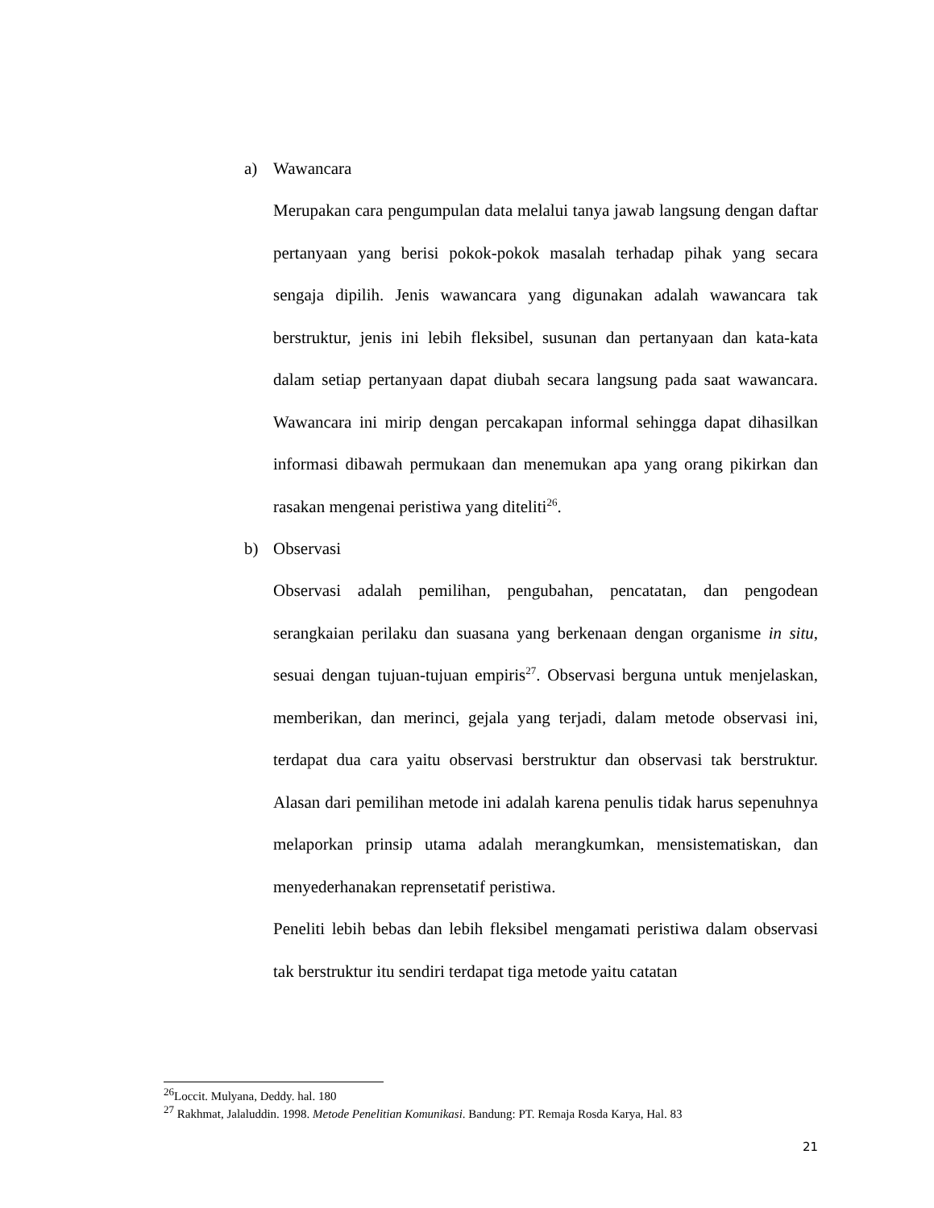a) Wawancara
Merupakan cara pengumpulan data melalui tanya jawab langsung dengan daftar pertanyaan yang berisi pokok-pokok masalah terhadap pihak yang secara sengaja dipilih. Jenis wawancara yang digunakan adalah wawancara tak berstruktur, jenis ini lebih fleksibel, susunan dan pertanyaan dan kata-kata dalam setiap pertanyaan dapat diubah secara langsung pada saat wawancara. Wawancara ini mirip dengan percakapan informal sehingga dapat dihasilkan informasi dibawah permukaan dan menemukan apa yang orang pikirkan dan rasakan mengenai peristiwa yang diteliti<sup>26</sup>.
b) Observasi
Observasi adalah pemilihan, pengubahan, pencatatan, dan pengodean serangkaian perilaku dan suasana yang berkenaan dengan organisme in situ, sesuai dengan tujuan-tujuan empiris<sup>27</sup>. Observasi berguna untuk menjelaskan, memberikan, dan merinci, gejala yang terjadi, dalam metode observasi ini, terdapat dua cara yaitu observasi berstruktur dan observasi tak berstruktur. Alasan dari pemilihan metode ini adalah karena penulis tidak harus sepenuhnya melaporkan prinsip utama adalah merangkumkan, mensistematiskan, dan menyederhanakan reprensetatif peristiwa.
Peneliti lebih bebas dan lebih fleksibel mengamati peristiwa dalam observasi tak berstruktur itu sendiri terdapat tiga metode yaitu catatan
<sup>26</sup> Loccit. Mulyana, Deddy. hal. 180
<sup>27</sup> Rakhmat, Jalaluddin. 1998. Metode Penelitian Komunikasi. Bandung: PT. Remaja Rosda Karya, Hal. 83
21